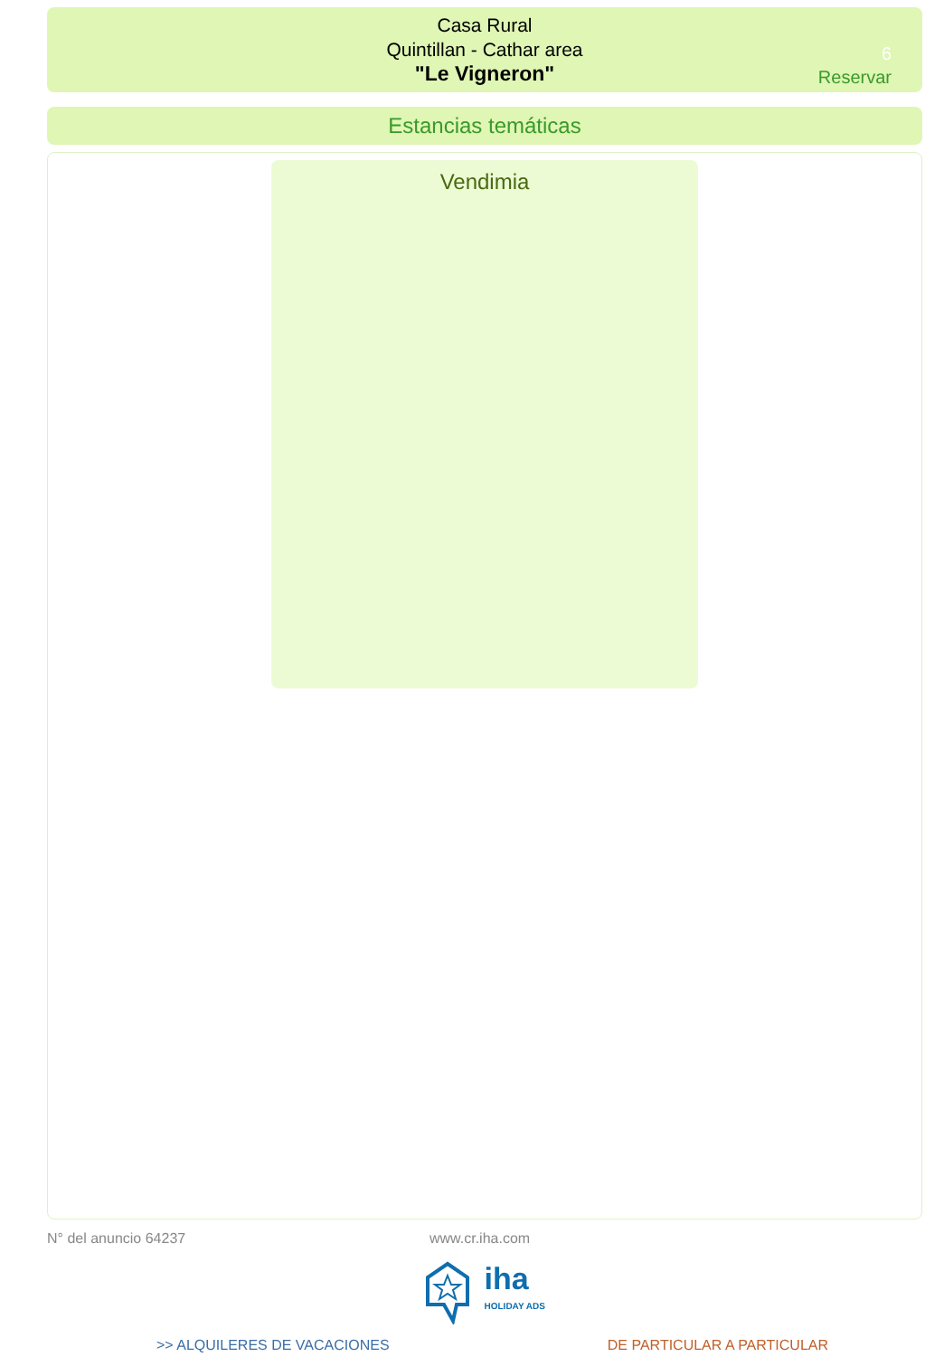Casa Rural
Quintillan - Cathar area
"Le Vigneron"
6
Reservar
Estancias temáticas
Vendimia
N° del anuncio 64237 www.cr.iha.com
iha
HOLIDAY ADS
>> ALQUILERES DE VACACIONES DE PARTICULAR A PARTICULAR